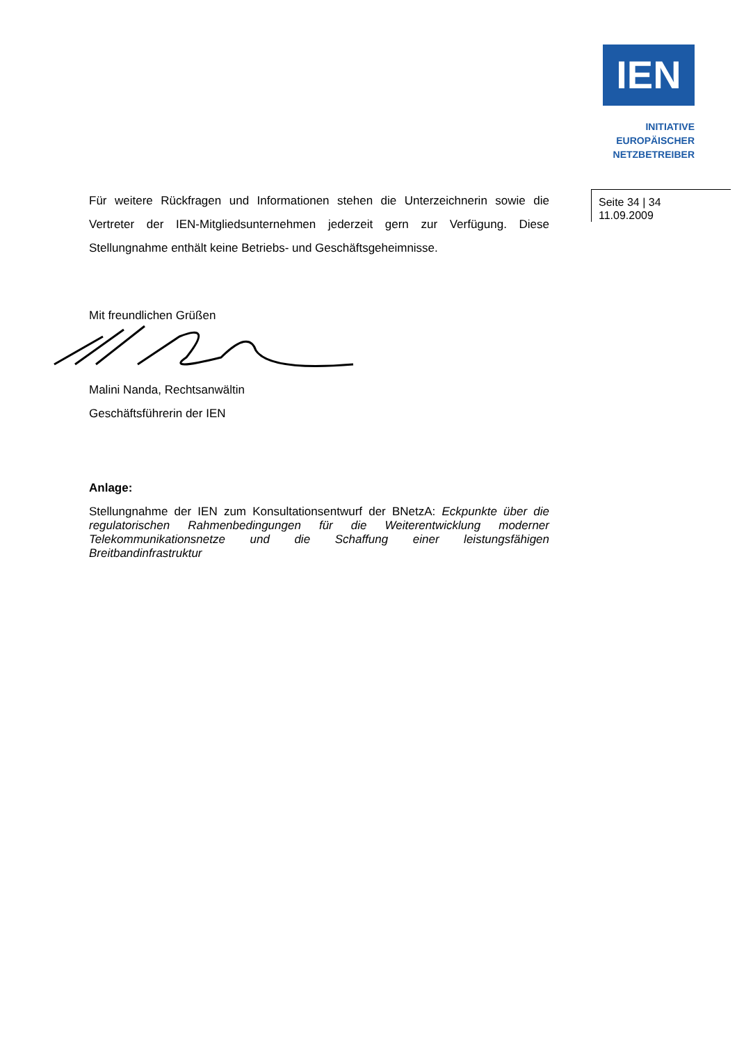IEN
INITIATIVE
EUROPÄISCHER
NETZBETREIBER
Für weitere Rückfragen und Informationen stehen die Unterzeichnerin sowie die Vertreter der IEN-Mitgliedsunternehmen jederzeit gern zur Verfügung. Diese Stellungnahme enthält keine Betriebs- und Geschäftsgeheimnisse.
Mit freundlichen Grüßen
Malini Nanda, Rechtsanwältin
Geschäftsführerin der IEN
Anlage:
Stellungnahme der IEN zum Konsultationsentwurf der BNetzA: Eckpunkte über die regulatorischen Rahmenbedingungen für die Weiterentwicklung moderner Telekommunikationsnetze und die Schaffung einer leistungsfähigen Breitbandinfrastruktur
Seite 34 | 34
11.09.2009